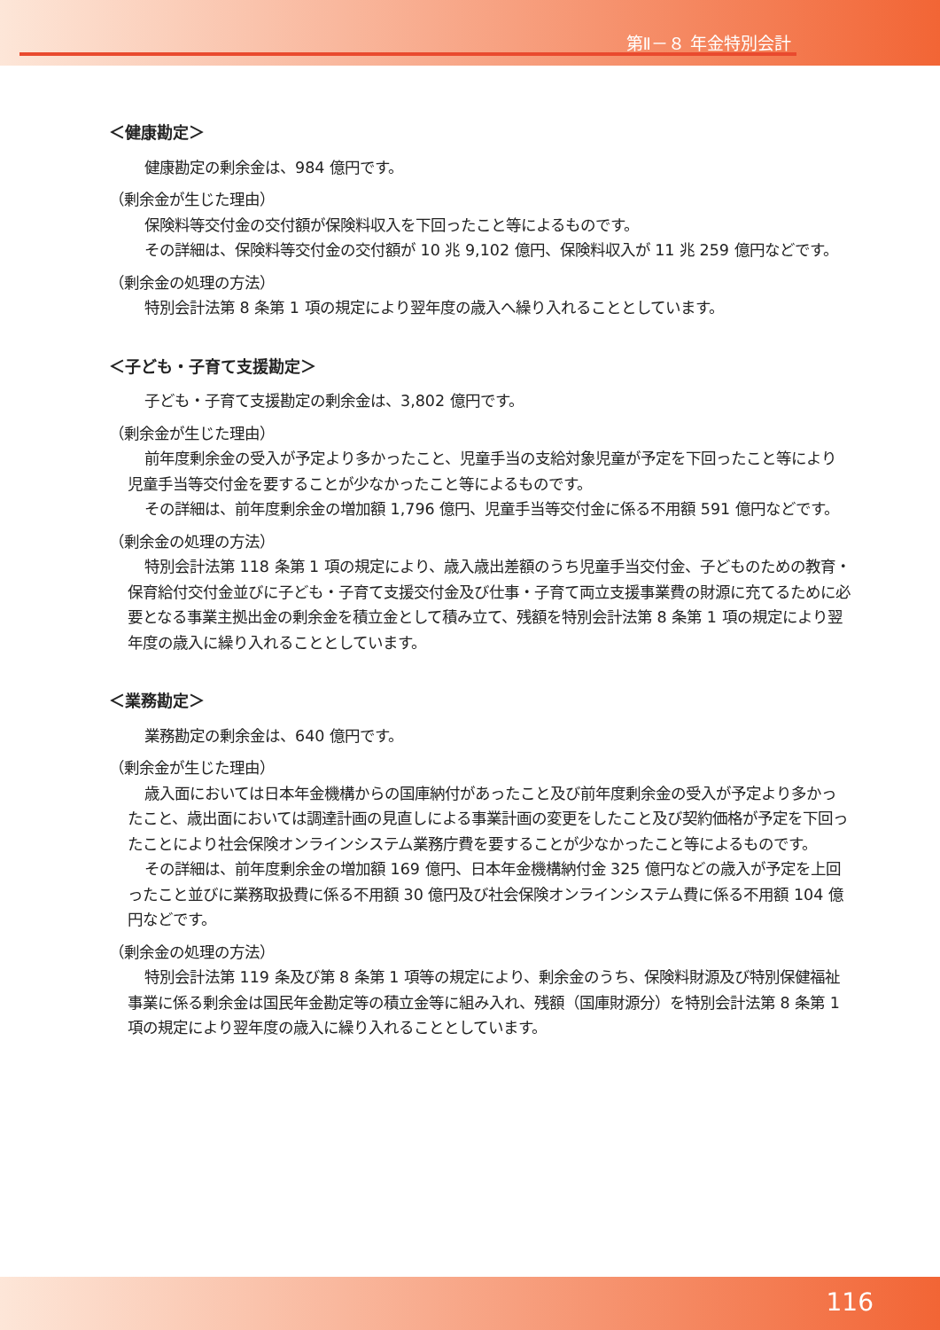第Ⅱ－８ 年金特別会計
＜健康勘定＞
健康勘定の剰余金は、984 億円です。
（剰余金が生じた理由）
保険料等交付金の交付額が保険料収入を下回ったこと等によるものです。
その詳細は、保険料等交付金の交付額が 10 兆 9,102 億円、保険料収入が 11 兆 259 億円などです。
（剰余金の処理の方法）
特別会計法第 8 条第 1 項の規定により翌年度の歳入へ繰り入れることとしています。
＜子ども・子育て支援勘定＞
子ども・子育て支援勘定の剰余金は、3,802 億円です。
（剰余金が生じた理由）
前年度剰余金の受入が予定より多かったこと、児童手当の支給対象児童が予定を下回ったこと等により児童手当等交付金を要することが少なかったこと等によるものです。
その詳細は、前年度剰余金の増加額 1,796 億円、児童手当等交付金に係る不用額 591 億円などです。
（剰余金の処理の方法）
特別会計法第 118 条第 1 項の規定により、歳入歳出差額のうち児童手当交付金、子どものための教育・保育給付交付金並びに子ども・子育て支援交付金及び仕事・子育て両立支援事業費の財源に充てるために必要となる事業主拠出金の剰余金を積立金として積み立て、残額を特別会計法第 8 条第 1 項の規定により翌年度の歳入に繰り入れることとしています。
＜業務勘定＞
業務勘定の剰余金は、640 億円です。
（剰余金が生じた理由）
歳入面においては日本年金機構からの国庫納付があったこと及び前年度剰余金の受入が予定より多かったこと、歳出面においては調達計画の見直しによる事業計画の変更をしたこと及び契約価格が予定を下回ったことにより社会保険オンラインシステム業務庁費を要することが少なかったこと等によるものです。
その詳細は、前年度剰余金の増加額 169 億円、日本年金機構納付金 325 億円などの歳入が予定を上回ったこと並びに業務取扱費に係る不用額 30 億円及び社会保険オンラインシステム費に係る不用額 104 億円などです。
（剰余金の処理の方法）
特別会計法第 119 条及び第 8 条第 1 項等の規定により、剰余金のうち、保険料財源及び特別保健福祉事業に係る剰余金は国民年金勘定等の積立金等に組み入れ、残額（国庫財源分）を特別会計法第 8 条第 1 項の規定により翌年度の歳入に繰り入れることとしています。
116